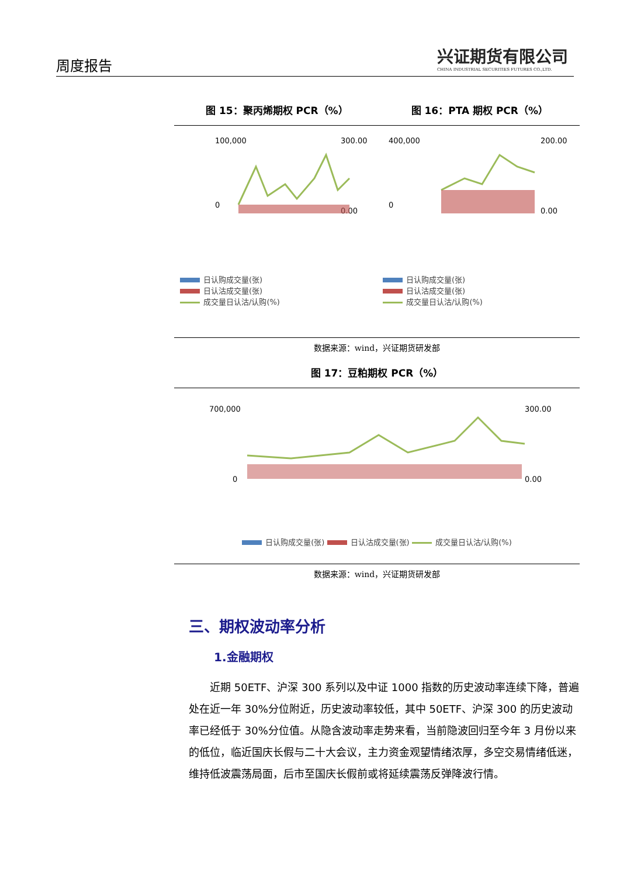周度报告
兴证期货有限公司
CHINA INDUSTRIAL SECURITIES FUTURES CO.,LTD.
图 15：聚丙烯期权 PCR（%） 图 16：PTA 期权 PCR（%）
100,000
0
300.00
0.00
日认购成交量(张)
日认沽成交量(张)
成交量日认沽/认购(%)
400,000
0
200.00
0.00
日认购成交量(张)
日认沽成交量(张)
成交量日认沽/认购(%)
数据来源：wind，兴证期货研发部
图 17：豆粕期权 PCR（%）
700,000
0
300.00
0.00
日认购成交量(张) 日认沽成交量(张) 成交量日认沽/认购(%)
数据来源：wind，兴证期货研发部
三、期权波动率分析
1.金融期权
近期 50ETF、沪深 300 系列以及中证 1000 指数的历史波动率连续下降，普遍处在近一年 30%分位附近，历史波动率较低，其中 50ETF、沪深 300 的历史波动率已经低于 30%分位值。从隐含波动率走势来看，当前隐波回归至今年 3 月份以来的低位，临近国庆长假与二十大会议，主力资金观望情绪浓厚，多空交易情绪低迷，维持低波震荡局面，后市至国庆长假前或将延续震荡反弹降波行情。